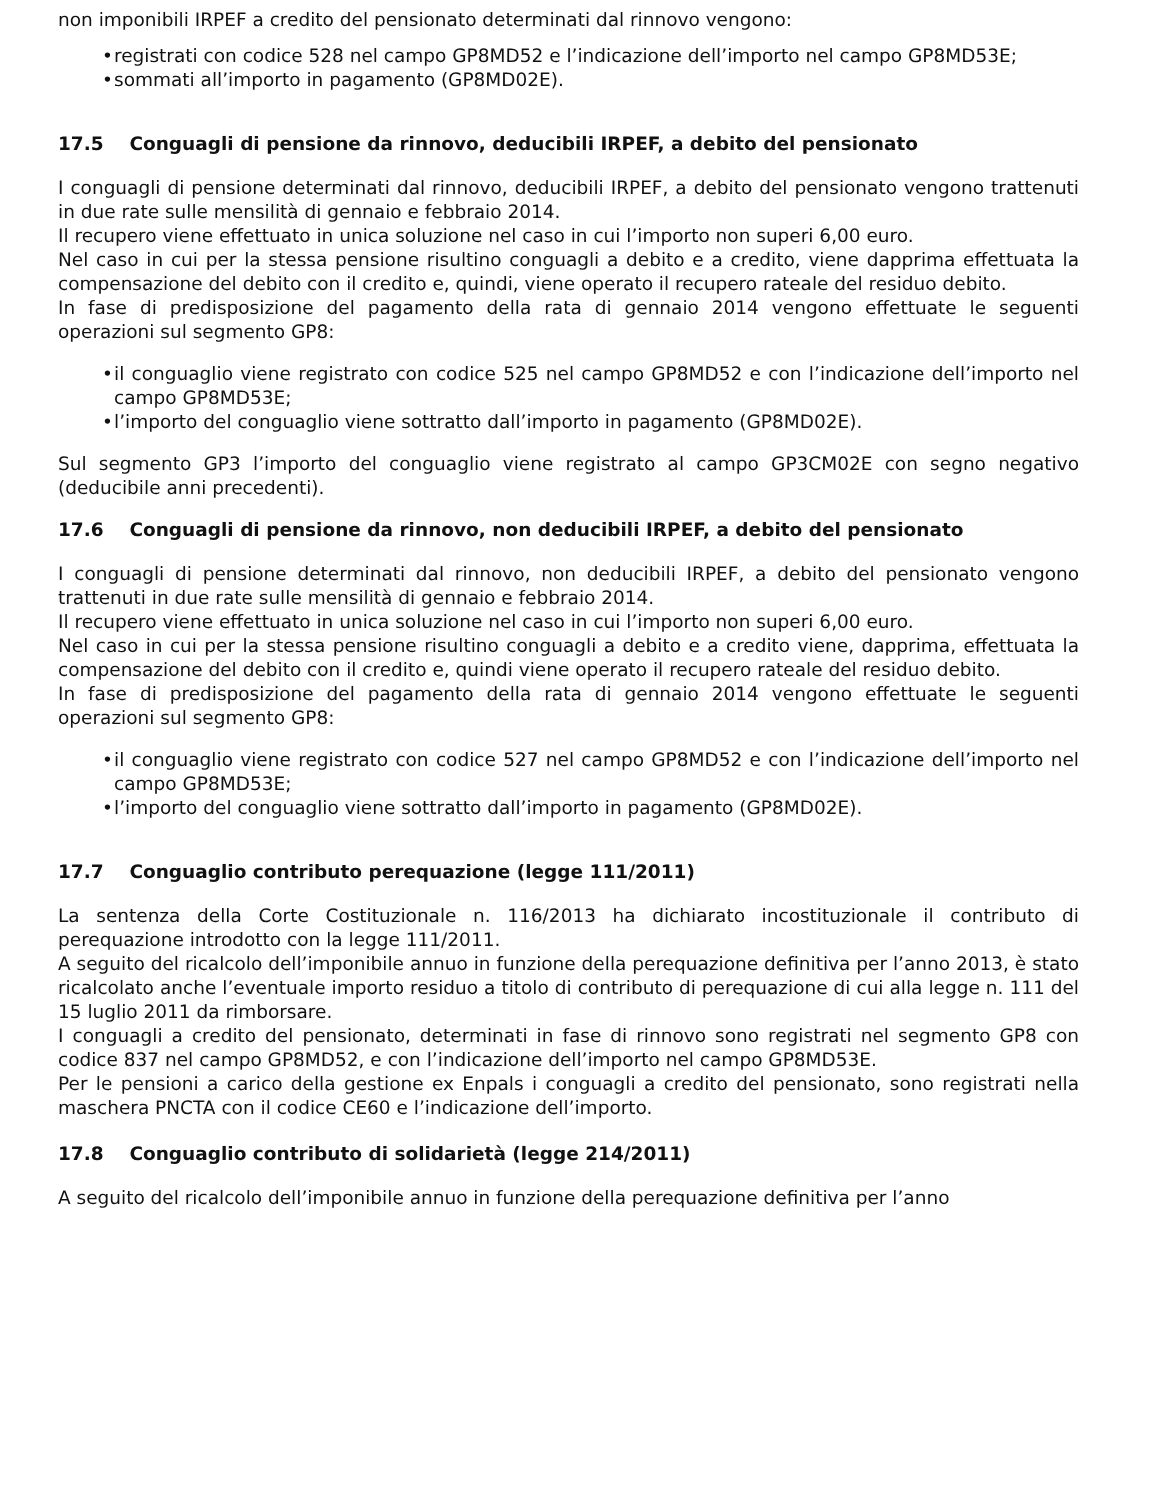non imponibili IRPEF a credito del pensionato determinati dal rinnovo vengono:
• registrati con codice 528 nel campo GP8MD52 e l’indicazione dell’importo nel campo GP8MD53E;
• sommati all’importo in pagamento (GP8MD02E).
17.5 Conguagli di pensione da rinnovo, deducibili IRPEF, a debito del pensionato
I conguagli di pensione determinati dal rinnovo, deducibili IRPEF, a debito del pensionato vengono trattenuti in due rate sulle mensilità di gennaio e febbraio 2014.
Il recupero viene effettuato in unica soluzione nel caso in cui l’importo non superi 6,00 euro.
Nel caso in cui per la stessa pensione risultino conguagli a debito e a credito, viene dapprima effettuata la compensazione del debito con il credito e, quindi, viene operato il recupero rateale del residuo debito.
In fase di predisposizione del pagamento della rata di gennaio 2014 vengono effettuate le seguenti operazioni sul segmento GP8:
• il conguaglio viene registrato con codice 525 nel campo GP8MD52 e con l’indicazione dell’importo nel campo GP8MD53E;
• l’importo del conguaglio viene sottratto dall’importo in pagamento (GP8MD02E).
Sul segmento GP3 l’importo del conguaglio viene registrato al campo GP3CM02E con segno negativo (deducibile anni precedenti).
17.6 Conguagli di pensione da rinnovo, non deducibili IRPEF, a debito del pensionato
I conguagli di pensione determinati dal rinnovo, non deducibili IRPEF, a debito del pensionato vengono trattenuti in due rate sulle mensilità di gennaio e febbraio 2014.
Il recupero viene effettuato in unica soluzione nel caso in cui l’importo non superi 6,00 euro.
Nel caso in cui per la stessa pensione risultino conguagli a debito e a credito viene, dapprima, effettuata la compensazione del debito con il credito e, quindi viene operato il recupero rateale del residuo debito.
In fase di predisposizione del pagamento della rata di gennaio 2014 vengono effettuate le seguenti operazioni sul segmento GP8:
• il conguaglio viene registrato con codice 527 nel campo GP8MD52 e con l’indicazione dell’importo nel campo GP8MD53E;
• l’importo del conguaglio viene sottratto dall’importo in pagamento (GP8MD02E).
17.7 Conguaglio contributo perequazione (legge 111/2011)
La sentenza della Corte Costituzionale n. 116/2013 ha dichiarato incostituzionale il contributo di perequazione introdotto con la legge 111/2011.
A seguito del ricalcolo dell’imponibile annuo in funzione della perequazione definitiva per l’anno 2013, è stato ricalcolato anche l’eventuale importo residuo a titolo di contributo di perequazione di cui alla legge n. 111 del 15 luglio 2011 da rimborsare.
I conguagli a credito del pensionato, determinati in fase di rinnovo sono registrati nel segmento GP8 con codice 837 nel campo GP8MD52, e con l’indicazione dell’importo nel campo GP8MD53E.
Per le pensioni a carico della gestione ex Enpals i conguagli a credito del pensionato, sono registrati nella maschera PNCTA con il codice CE60 e l’indicazione dell’importo.
17.8 Conguaglio contributo di solidarietà (legge 214/2011)
A seguito del ricalcolo dell’imponibile annuo in funzione della perequazione definitiva per l’anno